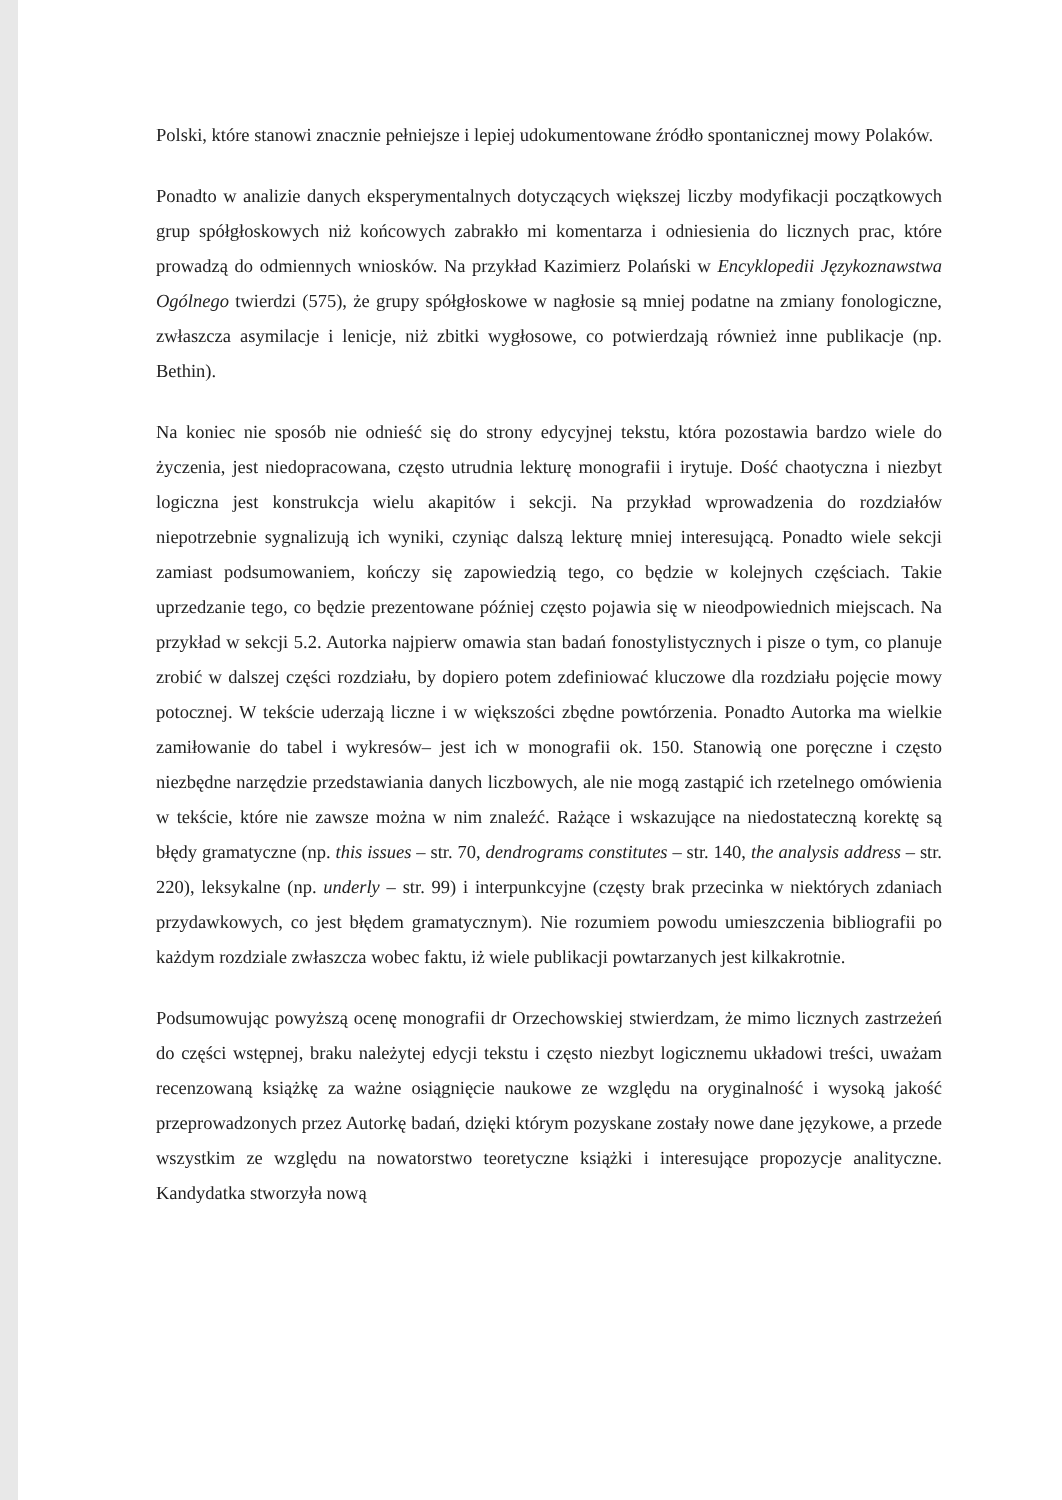Polski, które stanowi znacznie pełniejsze i lepiej udokumentowane źródło spontanicznej mowy Polaków.
Ponadto w analizie danych eksperymentalnych dotyczących większej liczby modyfikacji początkowych grup spółgłoskowych niż końcowych zabrakło mi komentarza i odniesienia do licznych prac, które prowadzą do odmiennych wniosków. Na przykład Kazimierz Polański w Encyklopedii Językoznawstwa Ogólnego twierdzi (575), że grupy spółgłoskowe w nagłosie są mniej podatne na zmiany fonologiczne, zwłaszcza asymilacje i lenicje, niż zbitki wygłosowe, co potwierdzają również inne publikacje (np. Bethin).
Na koniec nie sposób nie odnieść się do strony edycyjnej tekstu, która pozostawia bardzo wiele do życzenia, jest niedopracowana, często utrudnia lekturę monografii i irytuje. Dość chaotyczna i niezbyt logiczna jest konstrukcja wielu akapitów i sekcji. Na przykład wprowadzenia do rozdziałów niepotrzebnie sygnalizują ich wyniki, czyniąc dalszą lekturę mniej interesującą. Ponadto wiele sekcji zamiast podsumowaniem, kończy się zapowiedzią tego, co będzie w kolejnych częściach. Takie uprzedzanie tego, co będzie prezentowane później często pojawia się w nieodpowiednich miejscach. Na przykład w sekcji 5.2. Autorka najpierw omawia stan badań fonostylistycznych i pisze o tym, co planuje zrobić w dalszej części rozdziału, by dopiero potem zdefiniować kluczowe dla rozdziału pojęcie mowy potocznej. W tekście uderzają liczne i w większości zbędne powtórzenia. Ponadto Autorka ma wielkie zamiłowanie do tabel i wykresów– jest ich w monografii ok. 150. Stanowią one poręczne i często niezbędne narzędzie przedstawiania danych liczbowych, ale nie mogą zastąpić ich rzetelnego omówienia w tekście, które nie zawsze można w nim znaleźć. Rażące i wskazujące na niedostateczną korektę są błędy gramatyczne (np. this issues – str. 70, dendrograms constitutes – str. 140, the analysis address – str. 220), leksykalne (np. underly – str. 99) i interpunkcyjne (częsty brak przecinka w niektórych zdaniach przydawkowych, co jest błędem gramatycznym). Nie rozumiem powodu umieszczenia bibliografii po każdym rozdziale zwłaszcza wobec faktu, iż wiele publikacji powtarzanych jest kilkakrotnie.
Podsumowując powyższą ocenę monografii dr Orzechowskiej stwierdzam, że mimo licznych zastrzeżeń do części wstępnej, braku należytej edycji tekstu i często niezbyt logicznemu układowi treści, uważam recenzowaną książkę za ważne osiągnięcie naukowe ze względu na oryginalność i wysoką jakość przeprowadzonych przez Autorkę badań, dzięki którym pozyskane zostały nowe dane językowe, a przede wszystkim ze względu na nowatorstwo teoretyczne książki i interesujące propozycje analityczne. Kandydatka stworzyła nową